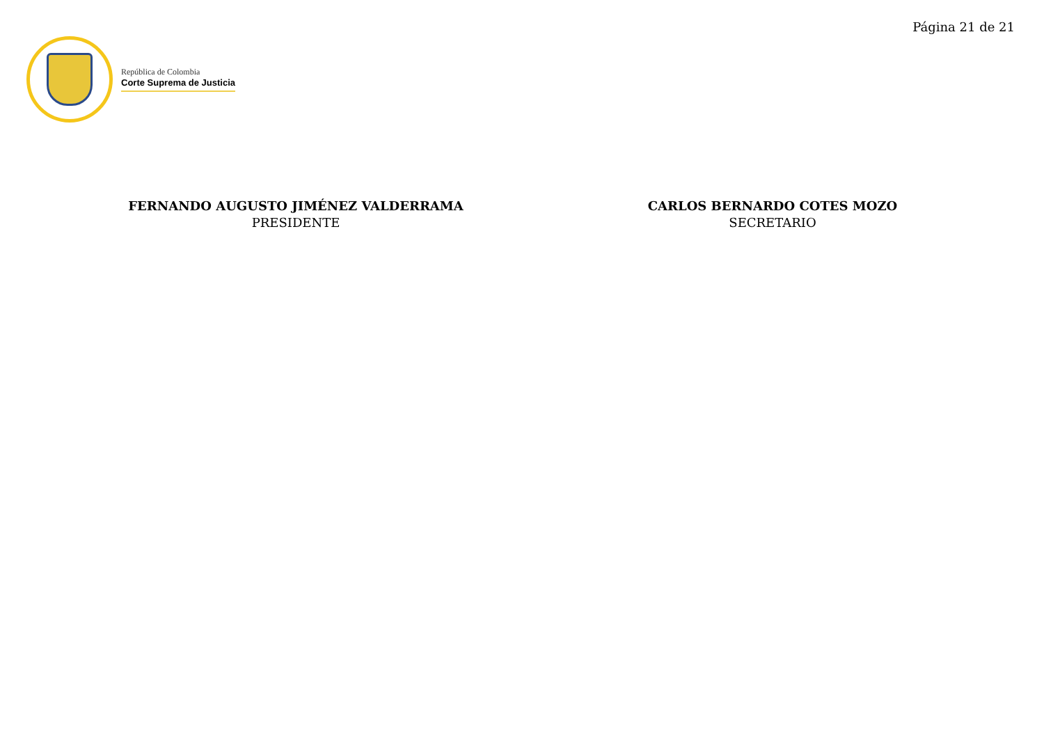Página 21 de 21
República de Colombia
Corte Suprema de Justicia
FERNANDO AUGUSTO JIMÉNEZ VALDERRAMA
PRESIDENTE
CARLOS BERNARDO COTES MOZO
SECRETARIO